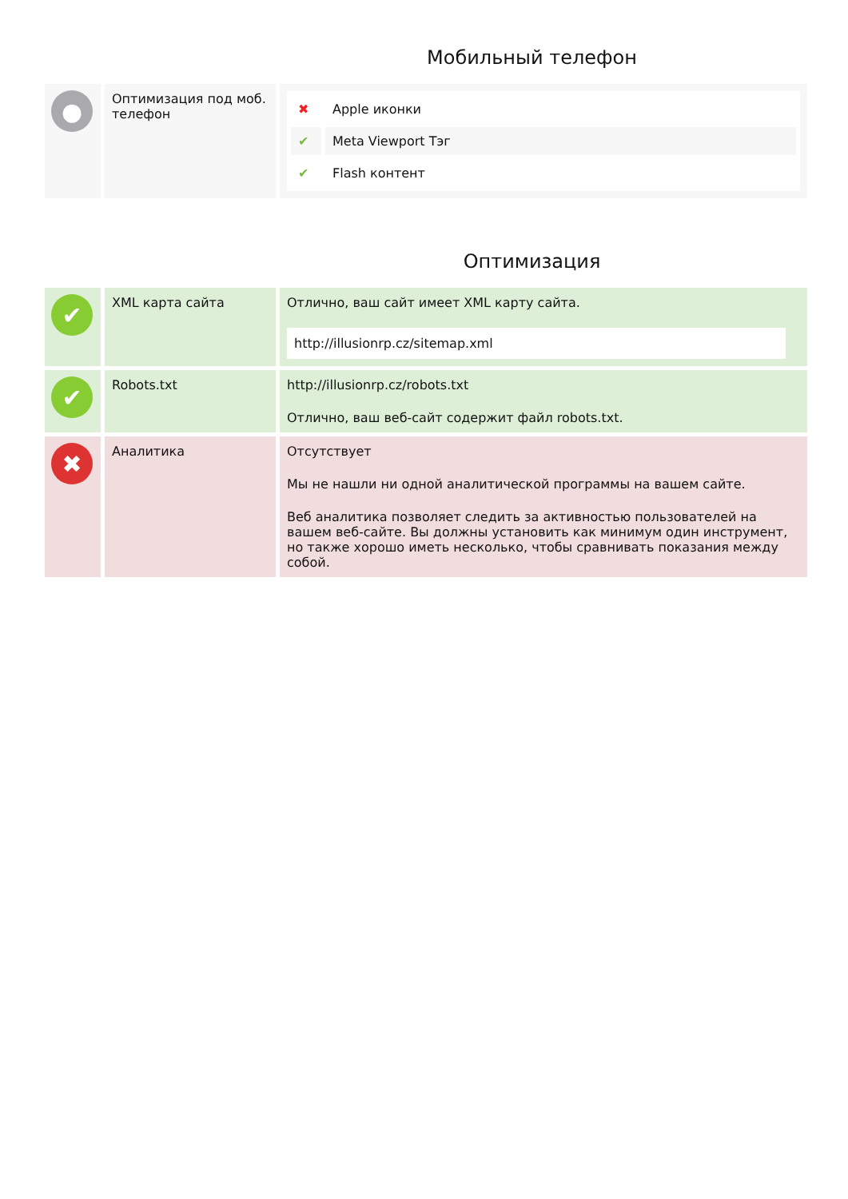Мобильный телефон
| ● | Оптимизация под моб. телефон | / ✖ / Apple иконки / / ✔ / Meta Viewport Тэг / / ✔ / Flash контент / |
Оптимизация
| ✔ | XML карта сайта | Отлично, ваш сайт имеет XML карту сайта. http://illusionrp.cz/sitemap.xml |
| ✔ | Robots.txt | http://illusionrp.cz/robots.txt Отлично, ваш веб-сайт содержит файл robots.txt. |
| ✖ | Аналитика | Отсутствует Мы не нашли ни одной аналитической программы на вашем сайте. Веб аналитика позволяет следить за активностью пользователей на вашем веб-сайте. Вы должны установить как минимум один инструмент, но также хорошо иметь несколько, чтобы сравнивать показания между собой. |